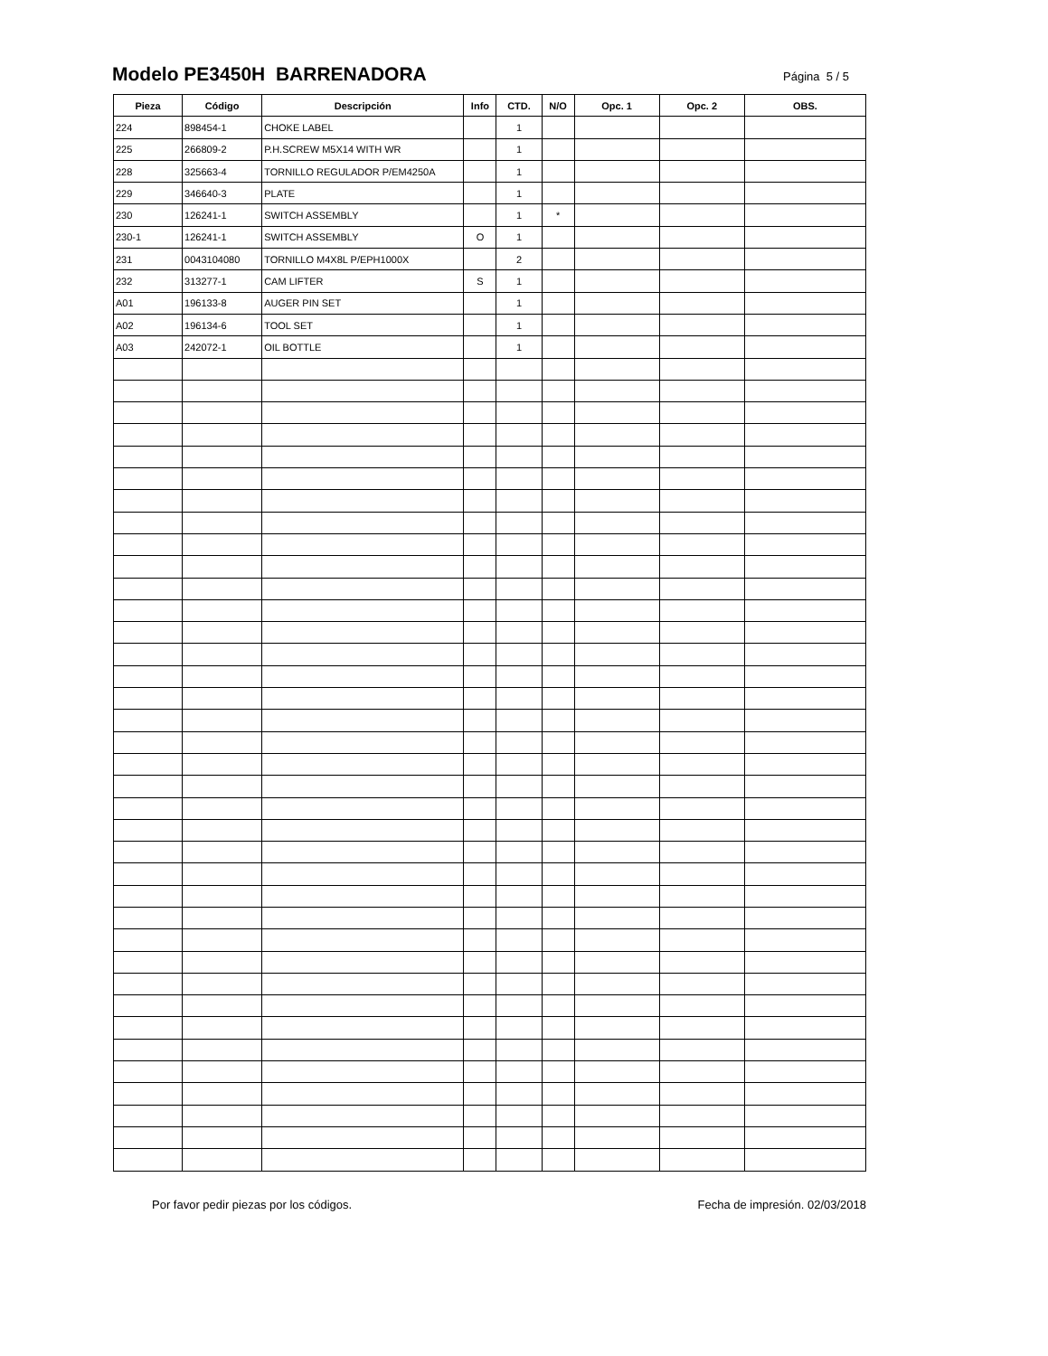Modelo PE3450H BARRENADORA
Página 5 / 5
| Pieza | Código | Descripción | Info | CTD. | N/O | Opc. 1 | Opc. 2 | OBS. |
| --- | --- | --- | --- | --- | --- | --- | --- | --- |
| 224 | 898454-1 | CHOKE LABEL | | 1 | | | | |
| 225 | 266809-2 | P.H.SCREW M5X14 WITH WR | | 1 | | | | |
| 228 | 325663-4 | TORNILLO REGULADOR P/EM4250A | | 1 | | | | |
| 229 | 346640-3 | PLATE | | 1 | | | | |
| 230 | 126241-1 | SWITCH ASSEMBLY | | 1 | * | | | |
| 230-1 | 126241-1 | SWITCH ASSEMBLY | O | 1 | | | | |
| 231 | 0043104080 | TORNILLO M4X8L P/EPH1000X | | 2 | | | | |
| 232 | 313277-1 | CAM LIFTER | S | 1 | | | | |
| A01 | 196133-8 | AUGER PIN SET | | 1 | | | | |
| A02 | 196134-6 | TOOL SET | | 1 | | | | |
| A03 | 242072-1 | OIL BOTTLE | | 1 | | | | |
Por favor pedir piezas por los códigos. Fecha de impresión. 02/03/2018